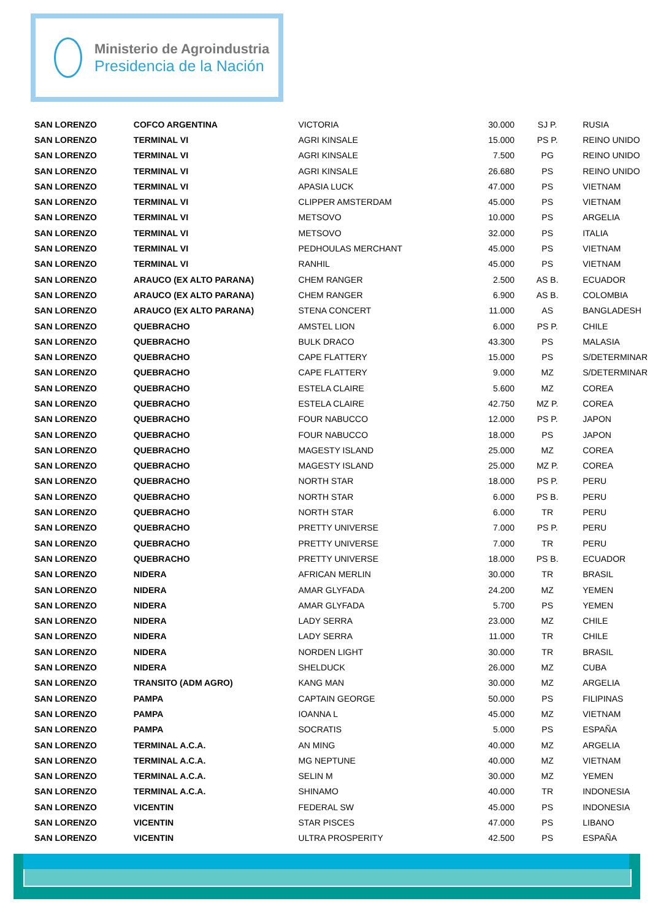Ministerio de Agroindustria
Presidencia de la Nación
| SAN LORENZO | COFCO ARGENTINA | VICTORIA | 30.000 | SJ P. | RUSIA |
| SAN LORENZO | TERMINAL VI | AGRI KINSALE | 15.000 | PS P. | REINO UNIDO |
| SAN LORENZO | TERMINAL VI | AGRI KINSALE | 7.500 | PG | REINO UNIDO |
| SAN LORENZO | TERMINAL VI | AGRI KINSALE | 26.680 | PS | REINO UNIDO |
| SAN LORENZO | TERMINAL VI | APASIA LUCK | 47.000 | PS | VIETNAM |
| SAN LORENZO | TERMINAL VI | CLIPPER AMSTERDAM | 45.000 | PS | VIETNAM |
| SAN LORENZO | TERMINAL VI | METSOVO | 10.000 | PS | ARGELIA |
| SAN LORENZO | TERMINAL VI | METSOVO | 32.000 | PS | ITALIA |
| SAN LORENZO | TERMINAL VI | PEDHOULAS MERCHANT | 45.000 | PS | VIETNAM |
| SAN LORENZO | TERMINAL VI | RANHIL | 45.000 | PS | VIETNAM |
| SAN LORENZO | ARAUCO (EX ALTO PARANA) | CHEM RANGER | 2.500 | AS B. | ECUADOR |
| SAN LORENZO | ARAUCO (EX ALTO PARANA) | CHEM RANGER | 6.900 | AS B. | COLOMBIA |
| SAN LORENZO | ARAUCO (EX ALTO PARANA) | STENA CONCERT | 11.000 | AS | BANGLADESH |
| SAN LORENZO | QUEBRACHO | AMSTEL LION | 6.000 | PS P. | CHILE |
| SAN LORENZO | QUEBRACHO | BULK DRACO | 43.300 | PS | MALASIA |
| SAN LORENZO | QUEBRACHO | CAPE FLATTERY | 15.000 | PS | S/DETERMINAR |
| SAN LORENZO | QUEBRACHO | CAPE FLATTERY | 9.000 | MZ | S/DETERMINAR |
| SAN LORENZO | QUEBRACHO | ESTELA CLAIRE | 5.600 | MZ | COREA |
| SAN LORENZO | QUEBRACHO | ESTELA CLAIRE | 42.750 | MZ P. | COREA |
| SAN LORENZO | QUEBRACHO | FOUR NABUCCO | 12.000 | PS P. | JAPON |
| SAN LORENZO | QUEBRACHO | FOUR NABUCCO | 18.000 | PS | JAPON |
| SAN LORENZO | QUEBRACHO | MAGESTY ISLAND | 25.000 | MZ | COREA |
| SAN LORENZO | QUEBRACHO | MAGESTY ISLAND | 25.000 | MZ P. | COREA |
| SAN LORENZO | QUEBRACHO | NORTH STAR | 18.000 | PS P. | PERU |
| SAN LORENZO | QUEBRACHO | NORTH STAR | 6.000 | PS B. | PERU |
| SAN LORENZO | QUEBRACHO | NORTH STAR | 6.000 | TR | PERU |
| SAN LORENZO | QUEBRACHO | PRETTY UNIVERSE | 7.000 | PS P. | PERU |
| SAN LORENZO | QUEBRACHO | PRETTY UNIVERSE | 7.000 | TR | PERU |
| SAN LORENZO | QUEBRACHO | PRETTY UNIVERSE | 18.000 | PS B. | ECUADOR |
| SAN LORENZO | NIDERA | AFRICAN MERLIN | 30.000 | TR | BRASIL |
| SAN LORENZO | NIDERA | AMAR GLYFADA | 24.200 | MZ | YEMEN |
| SAN LORENZO | NIDERA | AMAR GLYFADA | 5.700 | PS | YEMEN |
| SAN LORENZO | NIDERA | LADY SERRA | 23.000 | MZ | CHILE |
| SAN LORENZO | NIDERA | LADY SERRA | 11.000 | TR | CHILE |
| SAN LORENZO | NIDERA | NORDEN LIGHT | 30.000 | TR | BRASIL |
| SAN LORENZO | NIDERA | SHELDUCK | 26.000 | MZ | CUBA |
| SAN LORENZO | TRANSITO (ADM AGRO) | KANG MAN | 30.000 | MZ | ARGELIA |
| SAN LORENZO | PAMPA | CAPTAIN GEORGE | 50.000 | PS | FILIPINAS |
| SAN LORENZO | PAMPA | IOANNA L | 45.000 | MZ | VIETNAM |
| SAN LORENZO | PAMPA | SOCRATIS | 5.000 | PS | ESPAÑA |
| SAN LORENZO | TERMINAL A.C.A. | AN MING | 40.000 | MZ | ARGELIA |
| SAN LORENZO | TERMINAL A.C.A. | MG NEPTUNE | 40.000 | MZ | VIETNAM |
| SAN LORENZO | TERMINAL A.C.A. | SELIN M | 30.000 | MZ | YEMEN |
| SAN LORENZO | TERMINAL A.C.A. | SHINAMO | 40.000 | TR | INDONESIA |
| SAN LORENZO | VICENTIN | FEDERAL SW | 45.000 | PS | INDONESIA |
| SAN LORENZO | VICENTIN | STAR PISCES | 47.000 | PS | LIBANO |
| SAN LORENZO | VICENTIN | ULTRA PROSPERITY | 42.500 | PS | ESPAÑA |